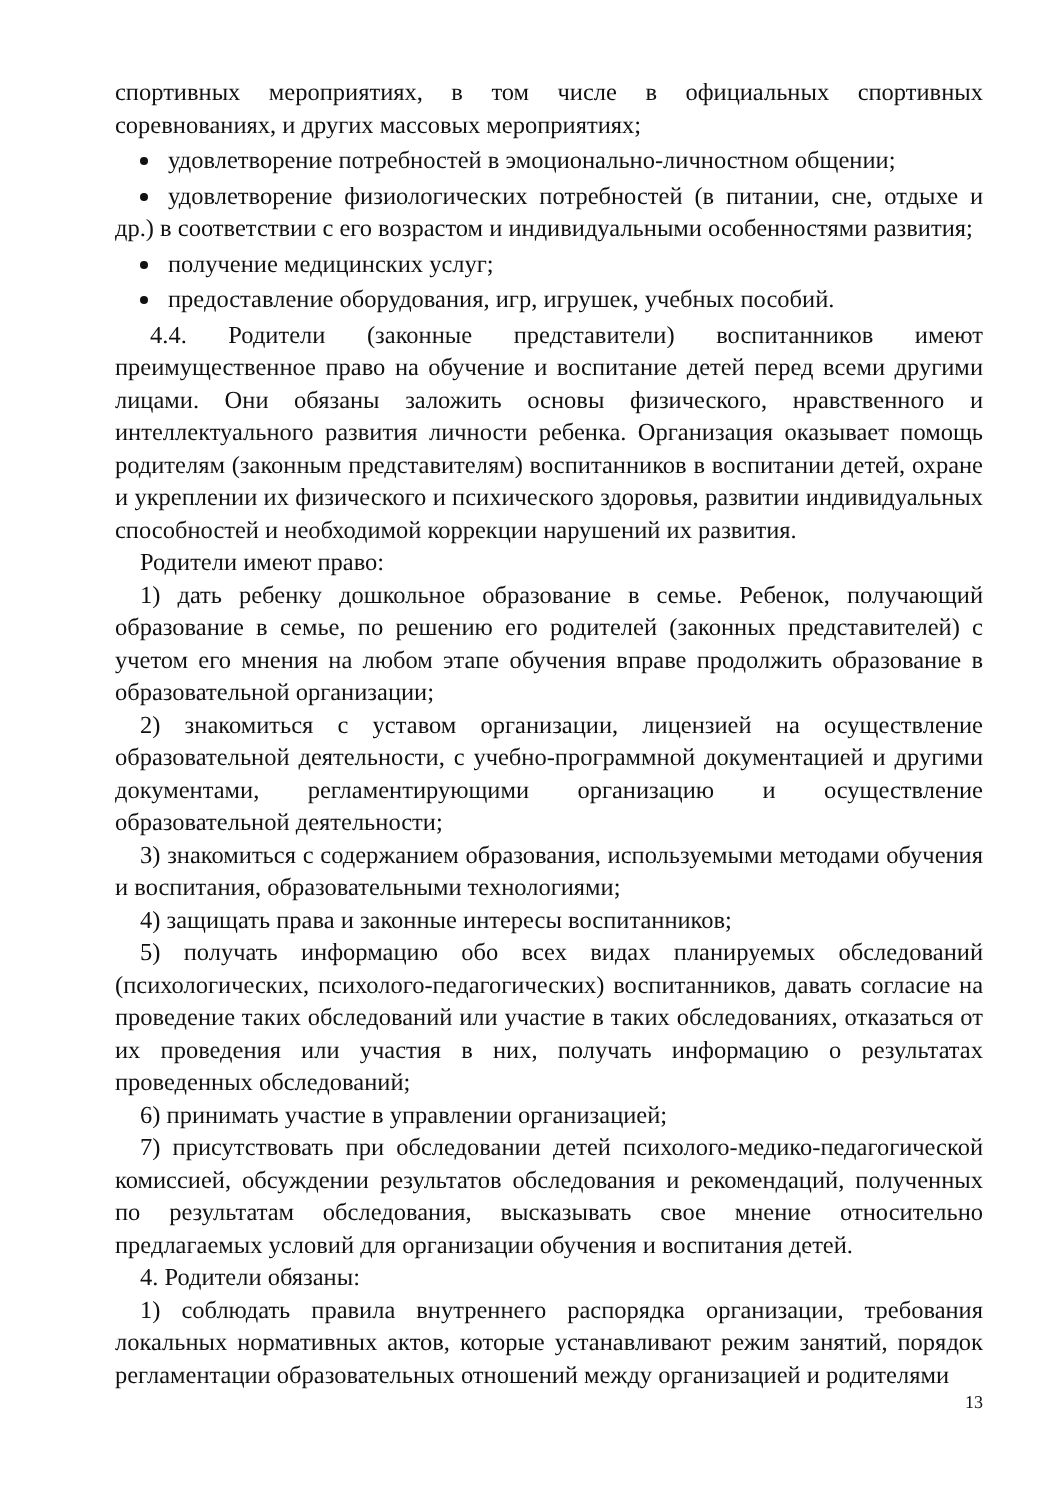спортивных мероприятиях, в том числе в официальных спортивных соревнованиях, и других массовых мероприятиях;
удовлетворение потребностей в эмоционально-личностном общении;
удовлетворение физиологических потребностей (в питании, сне, отдыхе и др.) в соответствии с его возрастом и индивидуальными особенностями развития;
получение медицинских услуг;
предоставление оборудования, игр, игрушек, учебных пособий.
4.4. Родители (законные представители) воспитанников имеют преимущественное право на обучение и воспитание детей перед всеми другими лицами. Они обязаны заложить основы физического, нравственного и интеллектуального развития личности ребенка. Организация оказывает помощь родителям (законным представителям) воспитанников в воспитании детей, охране и укреплении их физического и психического здоровья, развитии индивидуальных способностей и необходимой коррекции нарушений их развития.
Родители имеют право:
1) дать ребенку дошкольное образование в семье. Ребенок, получающий образование в семье, по решению его родителей (законных представителей) с учетом его мнения на любом этапе обучения вправе продолжить образование в образовательной организации;
2) знакомиться с уставом организации, лицензией на осуществление образовательной деятельности, с учебно-программной документацией и другими документами, регламентирующими организацию и осуществление образовательной деятельности;
3) знакомиться с содержанием образования, используемыми методами обучения и воспитания, образовательными технологиями;
4) защищать права и законные интересы воспитанников;
5) получать информацию обо всех видах планируемых обследований (психологических, психолого-педагогических) воспитанников, давать согласие на проведение таких обследований или участие в таких обследованиях, отказаться от их проведения или участия в них, получать информацию о результатах проведенных обследований;
6) принимать участие в управлении организацией;
7) присутствовать при обследовании детей психолого-медико-педагогической комиссией, обсуждении результатов обследования и рекомендаций, полученных по результатам обследования, высказывать свое мнение относительно предлагаемых условий для организации обучения и воспитания детей.
4. Родители обязаны:
1) соблюдать правила внутреннего распорядка организации, требования локальных нормативных актов, которые устанавливают режим занятий, порядок регламентации образовательных отношений между организацией и родителями
13